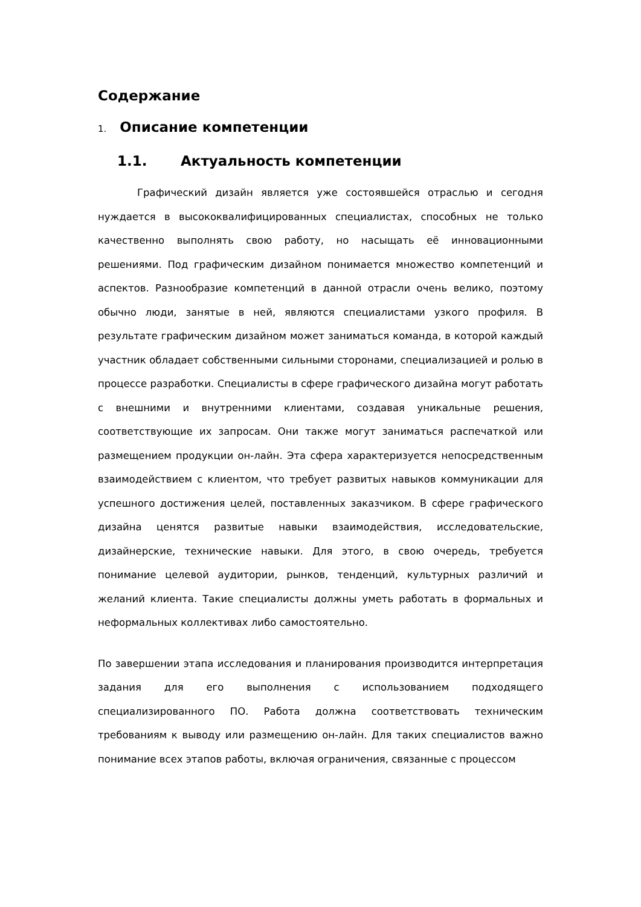Содержание
1. Описание компетенции
1.1. Актуальность компетенции
Графический дизайн является уже состоявшейся отраслью и сегодня нуждается в высококвалифицированных специалистах, способных не только качественно выполнять свою работу, но насыщать её инновационными решениями. Под графическим дизайном понимается множество компетенций и аспектов. Разнообразие компетенций в данной отрасли очень велико, поэтому обычно люди, занятые в ней, являются специалистами узкого профиля. В результате графическим дизайном может заниматься команда, в которой каждый участник обладает собственными сильными сторонами, специализацией и ролью в процессе разработки. Специалисты в сфере графического дизайна могут работать с внешними и внутренними клиентами, создавая уникальные решения, соответствующие их запросам. Они также могут заниматься распечаткой или размещением продукции он-лайн. Эта сфера характеризуется непосредственным взаимодействием с клиентом, что требует развитых навыков коммуникации для успешного достижения целей, поставленных заказчиком. В сфере графического дизайна ценятся развитые навыки взаимодействия, исследовательские, дизайнерские, технические навыки. Для этого, в свою очередь, требуется понимание целевой аудитории, рынков, тенденций, культурных различий и желаний клиента. Такие специалисты должны уметь работать в формальных и неформальных коллективах либо самостоятельно.
По завершении этапа исследования и планирования производится интерпретация задания для его выполнения с использованием подходящего специализированного ПО. Работа должна соответствовать техническим требованиям к выводу или размещению он-лайн. Для таких специалистов важно понимание всех этапов работы, включая ограничения, связанные с процессом